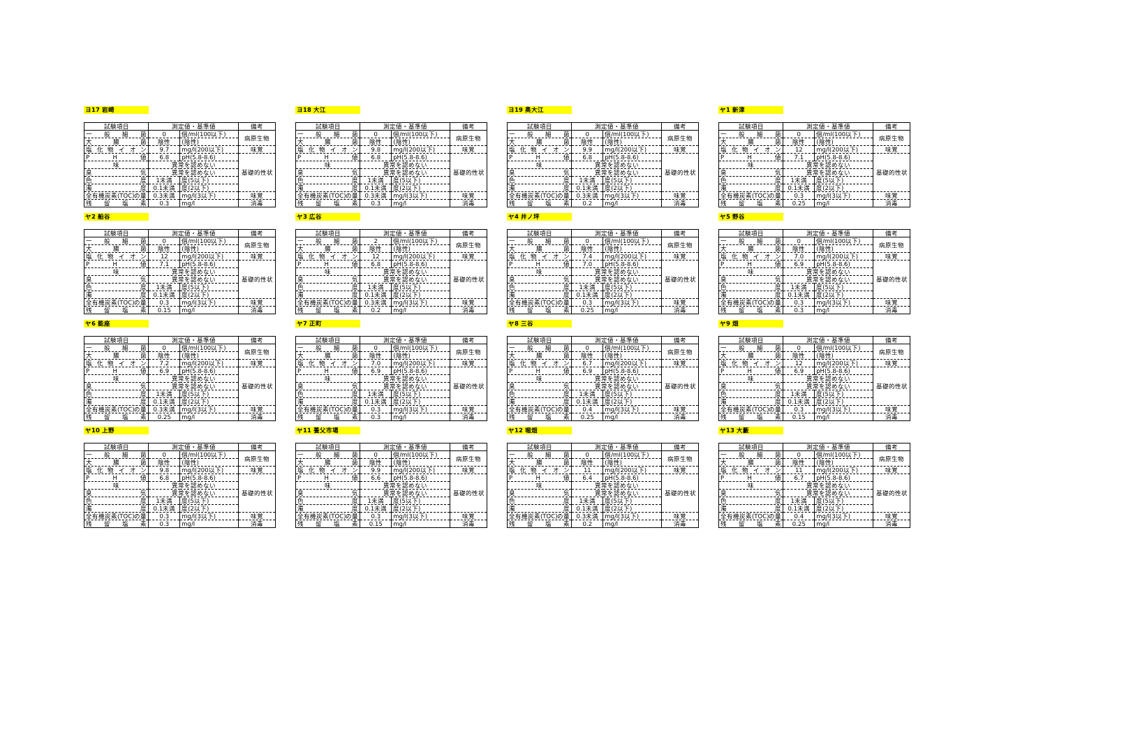ヨ17 岩崎
| 試験項目 | 測定値・基準値 | | 備考 |
| --- | --- | --- | --- |
| 一 般 細 菌 | 0 | 個/ml(100以下) | 病原生物 |
| 大 腸 菌 | 陰性 | (陰性) | |
| 塩化物イオン | 9.7 | mg/l(200以下) | 味覚 |
| P H 値 | 6.8 | pH(5.8-8.6) | 基礎的性状 |
| 味 | 異常を認めない | | |
| 臭 気 | 異常を認めない | | |
| 色 度 | 1未満 | 度(5以下) | |
| 濁 度 | 0.1未満 | 度(2以下) | |
| 全有機炭素(TOC)の量 | 0.3未満 | mg/l(3以下) | 味覚 |
| 残 留 塩 素 | 0.3 | mg/l | 消毒 |
ヨ18 大江
| 試験項目 | 測定値・基準値 | | 備考 |
| --- | --- | --- | --- |
| 一 般 細 菌 | 0 | 個/ml(100以下) | 病原生物 |
| 大 腸 菌 | 陰性 | (陰性) | |
| 塩化物イオン | 9.8 | mg/l(200以下) | 味覚 |
| P H 値 | 6.8 | pH(5.8-8.6) | 基礎的性状 |
| 味 | 異常を認めない | | |
| 臭 気 | 異常を認めない | | |
| 色 度 | 1未満 | 度(5以下) | |
| 濁 度 | 0.1未満 | 度(2以下) | |
| 全有機炭素(TOC)の量 | 0.3未満 | mg/l(3以下) | 味覚 |
| 残 留 塩 素 | 0.3 | mg/l | 消毒 |
ヨ19 奥大江
| 試験項目 | 測定値・基準値 | | 備考 |
| --- | --- | --- | --- |
| 一 般 細 菌 | 0 | 個/ml(100以下) | 病原生物 |
| 大 腸 菌 | 陰性 | (陰性) | |
| 塩化物イオン | 9.9 | mg/l(200以下) | 味覚 |
| P H 値 | 6.8 | pH(5.8-8.6) | 基礎的性状 |
| 味 | 異常を認めない | | |
| 臭 気 | 異常を認めない | | |
| 色 度 | 1未満 | 度(5以下) | |
| 濁 度 | 0.1未満 | 度(2以下) | |
| 全有機炭素(TOC)の量 | 0.3未満 | mg/l(3以下) | 味覚 |
| 残 留 塩 素 | 0.2 | mg/l | 消毒 |
ヤ1 新津
| 試験項目 | 測定値・基準値 | | 備考 |
| --- | --- | --- | --- |
| 一 般 細 菌 | 0 | 個/ml(100以下) | 病原生物 |
| 大 腸 菌 | 陰性 | (陰性) | |
| 塩化物イオン | 12 | mg/l(200以下) | 味覚 |
| P H 値 | 7.1 | pH(5.8-8.6) | 基礎的性状 |
| 味 | 異常を認めない | | |
| 臭 気 | 異常を認めない | | |
| 色 度 | 1未満 | 度(5以下) | |
| 濁 度 | 0.1未満 | 度(2以下) | |
| 全有機炭素(TOC)の量 | 0.3 | mg/l(3以下) | 味覚 |
| 残 留 塩 素 | 0.25 | mg/l | 消毒 |
ヤ2 船谷
| 試験項目 | 測定値・基準値 | | 備考 |
| --- | --- | --- | --- |
| 一 般 細 菌 | 0 | 個/ml(100以下) | 病原生物 |
| 大 腸 菌 | 陰性 | (陰性) | |
| 塩化物イオン | 12 | mg/l(200以下) | 味覚 |
| P H 値 | 7.1 | pH(5.8-8.6) | 基礎的性状 |
| 味 | 異常を認めない | | |
| 臭 気 | 異常を認めない | | |
| 色 度 | 1未満 | 度(5以下) | |
| 濁 度 | 0.1未満 | 度(2以下) | |
| 全有機炭素(TOC)の量 | 0.3 | mg/l(3以下) | 味覚 |
| 残 留 塩 素 | 0.15 | mg/l | 消毒 |
ヤ3 広谷
| 試験項目 | 測定値・基準値 | | 備考 |
| --- | --- | --- | --- |
| 一 般 細 菌 | 2 | 個/ml(100以下) | 病原生物 |
| 大 腸 菌 | 陰性 | (陰性) | |
| 塩化物イオン | 12 | mg/l(200以下) | 味覚 |
| P H 値 | 6.8 | pH(5.8-8.6) | 基礎的性状 |
| 味 | 異常を認めない | | |
| 臭 気 | 異常を認めない | | |
| 色 度 | 1未満 | 度(5以下) | |
| 濁 度 | 0.1未満 | 度(2以下) | |
| 全有機炭素(TOC)の量 | 0.3未満 | mg/l(3以下) | 味覚 |
| 残 留 塩 素 | 0.2 | mg/l | 消毒 |
ヤ4 井ノ坪
| 試験項目 | 測定値・基準値 | | 備考 |
| --- | --- | --- | --- |
| 一 般 細 菌 | 0 | 個/ml(100以下) | 病原生物 |
| 大 腸 菌 | 陰性 | (陰性) | |
| 塩化物イオン | 7.4 | mg/l(200以下) | 味覚 |
| P H 値 | 7.0 | pH(5.8-8.6) | 基礎的性状 |
| 味 | 異常を認めない | | |
| 臭 気 | 異常を認めない | | |
| 色 度 | 1未満 | 度(5以下) | |
| 濁 度 | 0.1未満 | 度(2以下) | |
| 全有機炭素(TOC)の量 | 0.3 | mg/l(3以下) | 味覚 |
| 残 留 塩 素 | 0.25 | mg/l | 消毒 |
ヤ5 野谷
| 試験項目 | 測定値・基準値 | | 備考 |
| --- | --- | --- | --- |
| 一 般 細 菌 | 0 | 個/ml(100以下) | 病原生物 |
| 大 腸 菌 | 陰性 | (陰性) | |
| 塩化物イオン | 7.0 | mg/l(200以下) | 味覚 |
| P H 値 | 6.9 | pH(5.8-8.6) | 基礎的性状 |
| 味 | 異常を認めない | | |
| 臭 気 | 異常を認めない | | |
| 色 度 | 1未満 | 度(5以下) | |
| 濁 度 | 0.1未満 | 度(2以下) | |
| 全有機炭素(TOC)の量 | 0.3 | mg/l(3以下) | 味覚 |
| 残 留 塩 素 | 0.3 | mg/l | 消毒 |
ヤ6 能座
| 試験項目 | 測定値・基準値 | | 備考 |
| --- | --- | --- | --- |
| 一 般 細 菌 | 0 | 個/ml(100以下) | 病原生物 |
| 大 腸 菌 | 陰性 | (陰性) | |
| 塩化物イオン | 7.2 | mg/l(200以下) | 味覚 |
| P H 値 | 6.9 | pH(5.8-8.6) | 基礎的性状 |
| 味 | 異常を認めない | | |
| 臭 気 | 異常を認めない | | |
| 色 度 | 1未満 | 度(5以下) | |
| 濁 度 | 0.1未満 | 度(2以下) | |
| 全有機炭素(TOC)の量 | 0.3未満 | mg/l(3以下) | 味覚 |
| 残 留 塩 素 | 0.25 | mg/l | 消毒 |
ヤ7 正町
| 試験項目 | 測定値・基準値 | | 備考 |
| --- | --- | --- | --- |
| 一 般 細 菌 | 0 | 個/ml(100以下) | 病原生物 |
| 大 腸 菌 | 陰性 | (陰性) | |
| 塩化物イオン | 7.0 | mg/l(200以下) | 味覚 |
| P H 値 | 6.9 | pH(5.8-8.6) | 基礎的性状 |
| 味 | 異常を認めない | | |
| 臭 気 | 異常を認めない | | |
| 色 度 | 1未満 | 度(5以下) | |
| 濁 度 | 0.1未満 | 度(2以下) | |
| 全有機炭素(TOC)の量 | 0.3 | mg/l(3以下) | 味覚 |
| 残 留 塩 素 | 0.3 | mg/l | 消毒 |
ヤ8 三谷
| 試験項目 | 測定値・基準値 | | 備考 |
| --- | --- | --- | --- |
| 一 般 細 菌 | 0 | 個/ml(100以下) | 病原生物 |
| 大 腸 菌 | 陰性 | (陰性) | |
| 塩化物イオン | 6.7 | mg/l(200以下) | 味覚 |
| P H 値 | 6.9 | pH(5.8-8.6) | 基礎的性状 |
| 味 | 異常を認めない | | |
| 臭 気 | 異常を認めない | | |
| 色 度 | 1未満 | 度(5以下) | |
| 濁 度 | 0.1未満 | 度(2以下) | |
| 全有機炭素(TOC)の量 | 0.4 | mg/l(3以下) | 味覚 |
| 残 留 塩 素 | 0.25 | mg/l | 消毒 |
ヤ9 畑
| 試験項目 | 測定値・基準値 | | 備考 |
| --- | --- | --- | --- |
| 一 般 細 菌 | 0 | 個/ml(100以下) | 病原生物 |
| 大 腸 菌 | 陰性 | (陰性) | |
| 塩化物イオン | 12 | mg/l(200以下) | 味覚 |
| P H 値 | 6.9 | pH(5.8-8.6) | 基礎的性状 |
| 味 | 異常を認めない | | |
| 臭 気 | 異常を認めない | | |
| 色 度 | 1未満 | 度(5以下) | |
| 濁 度 | 0.1未満 | 度(2以下) | |
| 全有機炭素(TOC)の量 | 0.3 | mg/l(3以下) | 味覚 |
| 残 留 塩 素 | 0.15 | mg/l | 消毒 |
ヤ10 上野
| 試験項目 | 測定値・基準値 | | 備考 |
| --- | --- | --- | --- |
| 一 般 細 菌 | 0 | 個/ml(100以下) | 病原生物 |
| 大 腸 菌 | 陰性 | (陰性) | |
| 塩化物イオン | 9.8 | mg/l(200以下) | 味覚 |
| P H 値 | 6.8 | pH(5.8-8.6) | 基礎的性状 |
| 味 | 異常を認めない | | |
| 臭 気 | 異常を認めない | | |
| 色 度 | 1未満 | 度(5以下) | |
| 濁 度 | 0.1未満 | 度(2以下) | |
| 全有機炭素(TOC)の量 | 0.3 | mg/l(3以下) | 味覚 |
| 残 留 塩 素 | 0.3 | mg/l | 消毒 |
ヤ11 養父市場
| 試験項目 | 測定値・基準値 | | 備考 |
| --- | --- | --- | --- |
| 一 般 細 菌 | 0 | 個/ml(100以下) | 病原生物 |
| 大 腸 菌 | 陰性 | (陰性) | |
| 塩化物イオン | 9.9 | mg/l(200以下) | 味覚 |
| P H 値 | 6.6 | pH(5.8-8.6) | 基礎的性状 |
| 味 | 異常を認めない | | |
| 臭 気 | 異常を認めない | | |
| 色 度 | 1未満 | 度(5以下) | |
| 濁 度 | 0.1未満 | 度(2以下) | |
| 全有機炭素(TOC)の量 | 0.3 | mg/l(3以下) | 味覚 |
| 残 留 塩 素 | 0.15 | mg/l | 消毒 |
ヤ12 堀畑
| 試験項目 | 測定値・基準値 | | 備考 |
| --- | --- | --- | --- |
| 一 般 細 菌 | 0 | 個/ml(100以下) | 病原生物 |
| 大 腸 菌 | 陰性 | (陰性) | |
| 塩化物イオン | 11 | mg/l(200以下) | 味覚 |
| P H 値 | 6.4 | pH(5.8-8.6) | 基礎的性状 |
| 味 | 異常を認めない | | |
| 臭 気 | 異常を認めない | | |
| 色 度 | 1未満 | 度(5以下) | |
| 濁 度 | 0.1未満 | 度(2以下) | |
| 全有機炭素(TOC)の量 | 0.3未満 | mg/l(3以下) | 味覚 |
| 残 留 塩 素 | 0.2 | mg/l | 消毒 |
ヤ13 大藪
| 試験項目 | 測定値・基準値 | | 備考 |
| --- | --- | --- | --- |
| 一 般 細 菌 | 0 | 個/ml(100以下) | 病原生物 |
| 大 腸 菌 | 陰性 | (陰性) | |
| 塩化物イオン | 11 | mg/l(200以下) | 味覚 |
| P H 値 | 6.7 | pH(5.8-8.6) | 基礎的性状 |
| 味 | 異常を認めない | | |
| 臭 気 | 異常を認めない | | |
| 色 度 | 1未満 | 度(5以下) | |
| 濁 度 | 0.1未満 | 度(2以下) | |
| 全有機炭素(TOC)の量 | 0.4 | mg/l(3以下) | 味覚 |
| 残 留 塩 素 | 0.25 | mg/l | 消毒 |